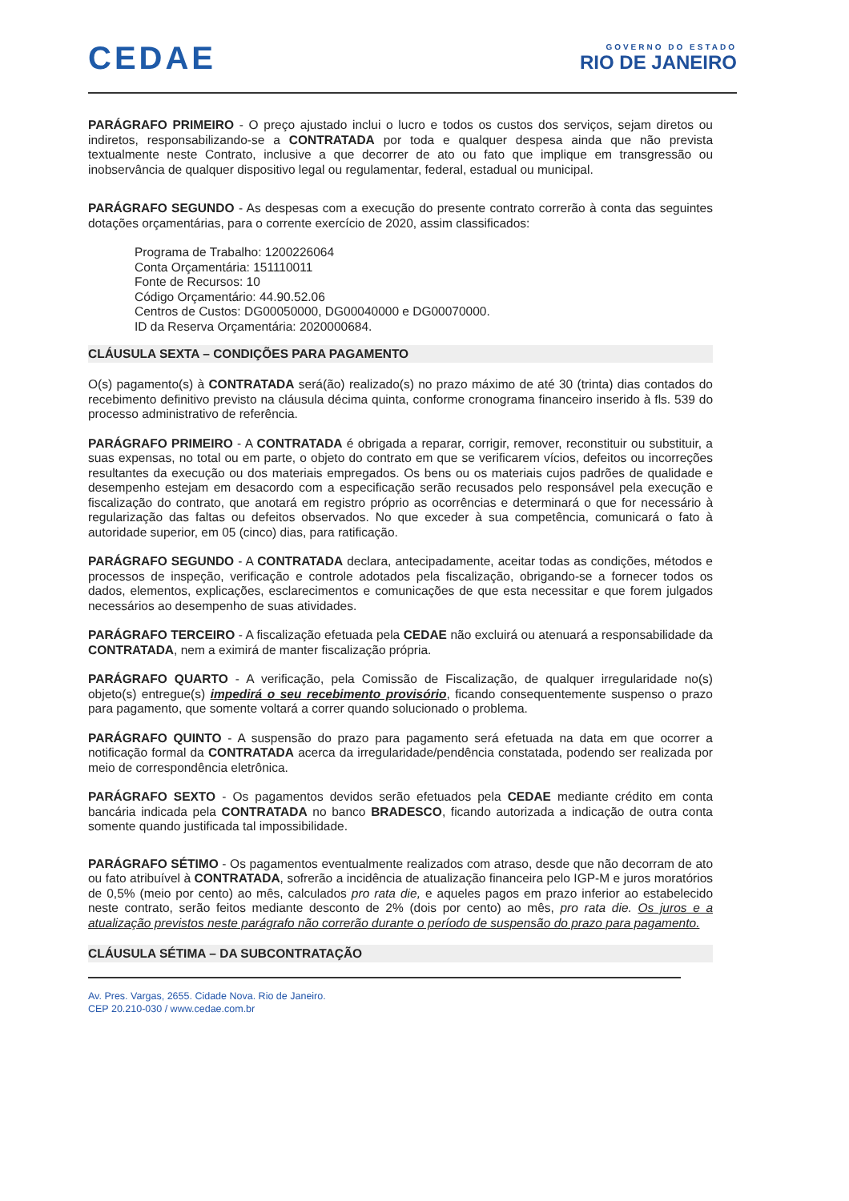CEDAE
GOVERNO DO ESTADO
RIO DE JANEIRO
PARÁGRAFO PRIMEIRO - O preço ajustado inclui o lucro e todos os custos dos serviços, sejam diretos ou indiretos, responsabilizando-se a CONTRATADA por toda e qualquer despesa ainda que não prevista textualmente neste Contrato, inclusive a que decorrer de ato ou fato que implique em transgressão ou inobservância de qualquer dispositivo legal ou regulamentar, federal, estadual ou municipal.
PARÁGRAFO SEGUNDO - As despesas com a execução do presente contrato correrão à conta das seguintes dotações orçamentárias, para o corrente exercício de 2020, assim classificados:
Programa de Trabalho: 1200226064
Conta Orçamentária: 151110011
Fonte de Recursos: 10
Código Orçamentário: 44.90.52.06
Centros de Custos: DG00050000, DG00040000 e DG00070000.
ID da Reserva Orçamentária: 2020000684.
CLÁUSULA SEXTA – CONDIÇÕES PARA PAGAMENTO
O(s) pagamento(s) à CONTRATADA será(ão) realizado(s) no prazo máximo de até 30 (trinta) dias contados do recebimento definitivo previsto na cláusula décima quinta, conforme cronograma financeiro inserido à fls. 539 do processo administrativo de referência.
PARÁGRAFO PRIMEIRO - A CONTRATADA é obrigada a reparar, corrigir, remover, reconstituir ou substituir, a suas expensas, no total ou em parte, o objeto do contrato em que se verificarem vícios, defeitos ou incorreções resultantes da execução ou dos materiais empregados. Os bens ou os materiais cujos padrões de qualidade e desempenho estejam em desacordo com a especificação serão recusados pelo responsável pela execução e fiscalização do contrato, que anotará em registro próprio as ocorrências e determinará o que for necessário à regularização das faltas ou defeitos observados. No que exceder à sua competência, comunicará o fato à autoridade superior, em 05 (cinco) dias, para ratificação.
PARÁGRAFO SEGUNDO - A CONTRATADA declara, antecipadamente, aceitar todas as condições, métodos e processos de inspeção, verificação e controle adotados pela fiscalização, obrigando-se a fornecer todos os dados, elementos, explicações, esclarecimentos e comunicações de que esta necessitar e que forem julgados necessários ao desempenho de suas atividades.
PARÁGRAFO TERCEIRO - A fiscalização efetuada pela CEDAE não excluirá ou atenuará a responsabilidade da CONTRATADA, nem a eximirá de manter fiscalização própria.
PARÁGRAFO QUARTO - A verificação, pela Comissão de Fiscalização, de qualquer irregularidade no(s) objeto(s) entregue(s) impedirá o seu recebimento provisório, ficando consequentemente suspenso o prazo para pagamento, que somente voltará a correr quando solucionado o problema.
PARÁGRAFO QUINTO - A suspensão do prazo para pagamento será efetuada na data em que ocorrer a notificação formal da CONTRATADA acerca da irregularidade/pendência constatada, podendo ser realizada por meio de correspondência eletrônica.
PARÁGRAFO SEXTO - Os pagamentos devidos serão efetuados pela CEDAE mediante crédito em conta bancária indicada pela CONTRATADA no banco BRADESCO, ficando autorizada a indicação de outra conta somente quando justificada tal impossibilidade.
PARÁGRAFO SÉTIMO - Os pagamentos eventualmente realizados com atraso, desde que não decorram de ato ou fato atribuível à CONTRATADA, sofrerão a incidência de atualização financeira pelo IGP-M e juros moratórios de 0,5% (meio por cento) ao mês, calculados pro rata die, e aqueles pagos em prazo inferior ao estabelecido neste contrato, serão feitos mediante desconto de 2% (dois por cento) ao mês, pro rata die. Os juros e a atualização previstos neste parágrafo não correrão durante o período de suspensão do prazo para pagamento.
CLÁUSULA SÉTIMA – DA SUBCONTRATAÇÃO
Av. Pres. Vargas, 2655. Cidade Nova. Rio de Janeiro.
CEP 20.210-030 / www.cedae.com.br